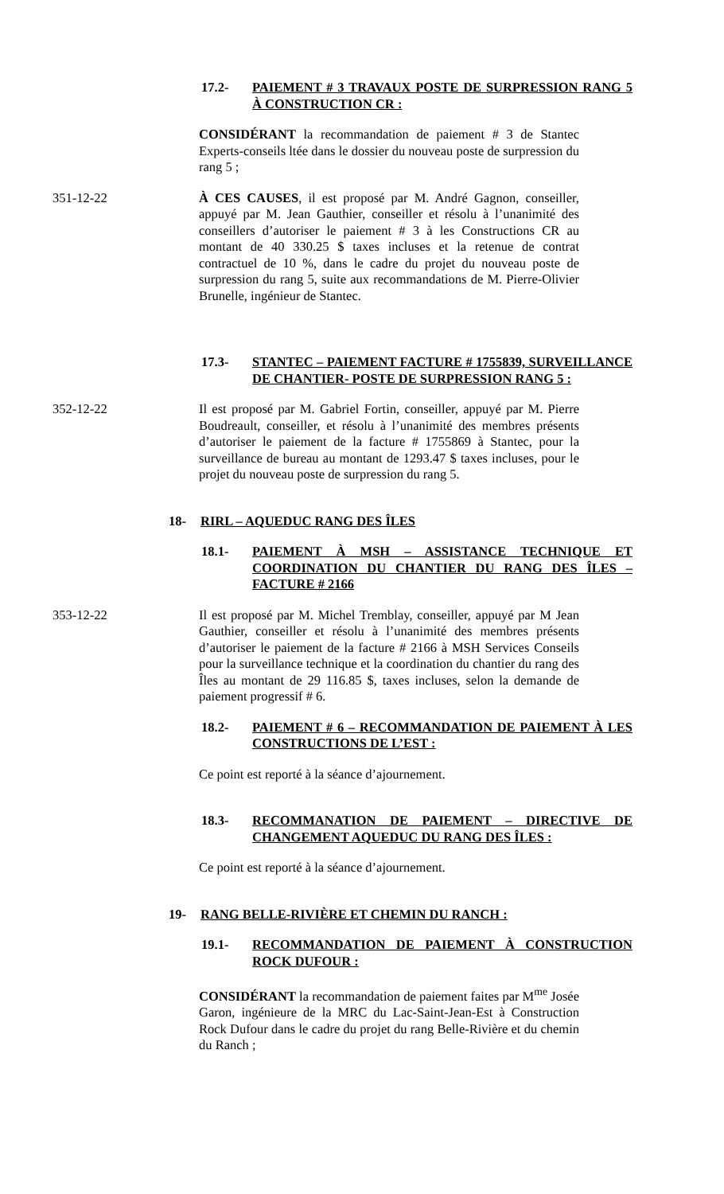17.2- PAIEMENT # 3 TRAVAUX POSTE DE SURPRESSION RANG 5 À CONSTRUCTION CR :
CONSIDÉRANT la recommandation de paiement # 3 de Stantec Experts-conseils ltée dans le dossier du nouveau poste de surpression du rang 5 ;
351-12-22 À CES CAUSES, il est proposé par M. André Gagnon, conseiller, appuyé par M. Jean Gauthier, conseiller et résolu à l’unanimité des conseillers d’autoriser le paiement # 3 à les Constructions CR au montant de 40 330.25 $ taxes incluses et la retenue de contrat contractuel de 10 %, dans le cadre du projet du nouveau poste de surpression du rang 5, suite aux recommandations de M. Pierre-Olivier Brunelle, ingénieur de Stantec.
17.3- STANTEC – PAIEMENT FACTURE # 1755839, SURVEILLANCE DE CHANTIER- POSTE DE SURPRESSION RANG 5 :
352-12-22 Il est proposé par M. Gabriel Fortin, conseiller, appuyé par M. Pierre Boudreault, conseiller, et résolu à l’unanimité des membres présents d’autoriser le paiement de la facture # 1755869 à Stantec, pour la surveillance de bureau au montant de 1293.47 $ taxes incluses, pour le projet du nouveau poste de surpression du rang 5.
18- RIRL – AQUEDUC RANG DES ÎLES
18.1- PAIEMENT À MSH – ASSISTANCE TECHNIQUE ET COORDINATION DU CHANTIER DU RANG DES ÎLES – FACTURE # 2166
353-12-22 Il est proposé par M. Michel Tremblay, conseiller, appuyé par M Jean Gauthier, conseiller et résolu à l’unanimité des membres présents d’autoriser le paiement de la facture # 2166 à MSH Services Conseils pour la surveillance technique et la coordination du chantier du rang des Îles au montant de 29 116.85 $, taxes incluses, selon la demande de paiement progressif # 6.
18.2- PAIEMENT # 6 – RECOMMANDATION DE PAIEMENT À LES CONSTRUCTIONS DE L’EST :
Ce point est reporté à la séance d’ajournement.
18.3- RECOMMANATION DE PAIEMENT – DIRECTIVE DE CHANGEMENT AQUEDUC DU RANG DES ÎLES :
Ce point est reporté à la séance d’ajournement.
19- RANG BELLE-RIVIÈRE ET CHEMIN DU RANCH :
19.1- RECOMMANDATION DE PAIEMENT À CONSTRUCTION ROCK DUFOUR :
CONSIDÉRANT la recommandation de paiement faites par M<sup>me</sup> Josée Garon, ingénieure de la MRC du Lac-Saint-Jean-Est à Construction Rock Dufour dans le cadre du projet du rang Belle-Rivière et du chemin du Ranch ;